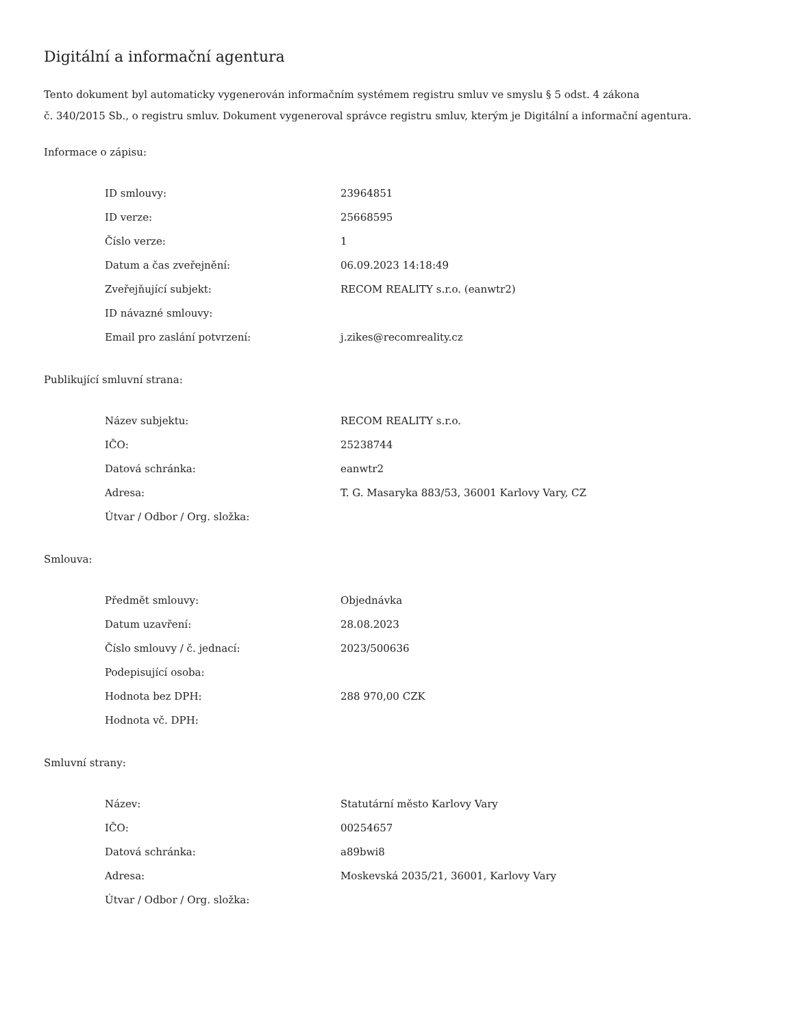Digitální a informační agentura
Tento dokument byl automaticky vygenerován informačním systémem registru smluv ve smyslu § 5 odst. 4 zákona
č. 340/2015 Sb., o registru smluv. Dokument vygeneroval správce registru smluv, kterým je Digitální a informační agentura.
Informace o zápisu:
| ID smlouvy: | 23964851 |
| ID verze: | 25668595 |
| Číslo verze: | 1 |
| Datum a čas zveřejnění: | 06.09.2023 14:18:49 |
| Zveřejňující subjekt: | RECOM REALITY s.r.o. (eanwtr2) |
| ID návazné smlouvy: | |
| Email pro zaslání potvrzení: | j.zikes@recomreality.cz |
Publikující smluvní strana:
| Název subjektu: | RECOM REALITY s.r.o. |
| IČO: | 25238744 |
| Datová schránka: | eanwtr2 |
| Adresa: | T. G. Masaryka 883/53, 36001 Karlovy Vary, CZ |
| Útvar / Odbor / Org. složka: | |
Smlouva:
| Předmět smlouvy: | Objednávka |
| Datum uzavření: | 28.08.2023 |
| Číslo smlouvy / č. jednací: | 2023/500636 |
| Podepisující osoba: | |
| Hodnota bez DPH: | 288 970,00 CZK |
| Hodnota vč. DPH: | |
Smluvní strany:
| Název: | Statutární město Karlovy Vary |
| IČO: | 00254657 |
| Datová schránka: | a89bwi8 |
| Adresa: | Moskevská 2035/21, 36001, Karlovy Vary |
| Útvar / Odbor / Org. složka: | |